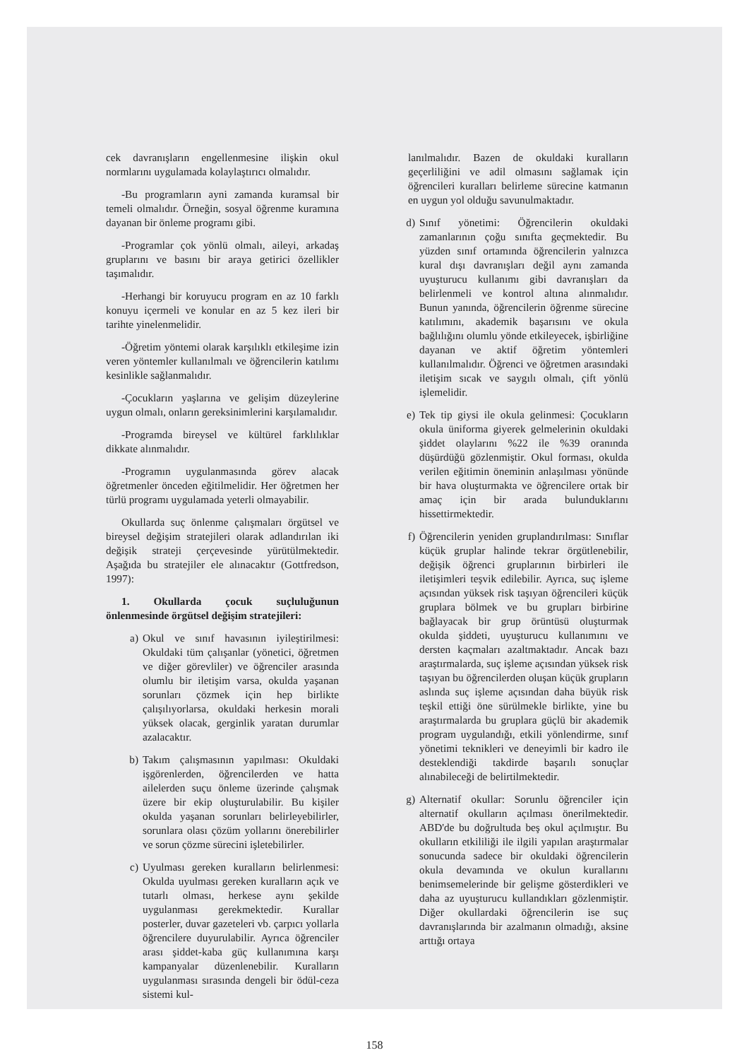cek davranışların engellenmesine ilişkin okul normlarını uygulamada kolaylaştırıcı olmalıdır.
-Bu programların ayni zamanda kuramsal bir temeli olmalıdır. Örneğin, sosyal öğrenme kuramına dayanan bir önleme programı gibi.
-Programlar çok yönlü olmalı, aileyi, arkadaş gruplarını ve basını bir araya getirici özellikler taşımalıdır.
-Herhangi bir koruyucu program en az 10 farklı konuyu içermeli ve konular en az 5 kez ileri bir tarihte yinelenmelidir.
-Öğretim yöntemi olarak karşılıklı etkileşime izin veren yöntemler kullanılmalı ve öğrencilerin katılımı kesinlikle sağlanmalıdır.
-Çocukların yaşlarına ve gelişim düzeylerine uygun olmalı, onların gereksinimlerini karşılamalıdır.
-Programda bireysel ve kültürel farklılıklar dikkate alınmalıdır.
-Programın uygulanmasında görev alacak öğretmenler önceden eğitilmelidir. Her öğretmen her türlü programı uygulamada yeterli olmayabilir.
Okullarda suç önlenme çalışmaları örgütsel ve bireysel değişim stratejileri olarak adlandırılan iki değişik strateji çerçevesinde yürütülmektedir. Aşağıda bu stratejiler ele alınacaktır (Gottfredson, 1997):
1. Okullarda çocuk suçluluğunun önlenmesinde örgütsel değişim stratejileri:
a) Okul ve sınıf havasının iyileştirilmesi: Okuldaki tüm çalışanlar (yönetici, öğretmen ve diğer görevliler) ve öğrenciler arasında olumlu bir iletişim varsa, okulda yaşanan sorunları çözmek için hep birlikte çalışılıyorlarsa, okuldaki herkesin morali yüksek olacak, gerginlik yaratan durumlar azalacaktır.
b) Takım çalışmasının yapılması: Okuldaki işgörenlerden, öğrencilerden ve hatta ailelerden suçu önleme üzerinde çalışmak üzere bir ekip oluşturulabilir. Bu kişiler okulda yaşanan sorunları belirleyebilirler, sorunlara olası çözüm yollarını önerebilirler ve sorun çözme sürecini işletebilirler.
c) Uyulması gereken kuralların belirlenmesi: Okulda uyulması gereken kuralların açık ve tutarlı olması, herkese aynı şekilde uygulanması gerekmektedir. Kurallar posterler, duvar gazeteleri vb. çarpıcı yollarla öğrencilere duyurulabilir. Ayrıca öğrenciler arası şiddet-kaba güç kullanımına karşı kampanyalar düzenlenebilir. Kuralların uygulanması sırasında dengeli bir ödül-ceza sistemi kul-
lanılmalıdır. Bazen de okuldaki kuralların geçerliliğini ve adil olmasını sağlamak için öğrencileri kuralları belirleme sürecine katmanın en uygun yol olduğu savunulmaktadır.
d) Sınıf yönetimi: Öğrencilerin okuldaki zamanlarının çoğu sınıfta geçmektedir. Bu yüzden sınıf ortamında öğrencilerin yalnızca kural dışı davranışları değil aynı zamanda uyuşturucu kullanımı gibi davranışları da belirlenmeli ve kontrol altına alınmalıdır. Bunun yanında, öğrencilerin öğrenme sürecine katılımını, akademik başarısını ve okula bağlılığını olumlu yönde etkileyecek, işbirliğine dayanan ve aktif öğretim yöntemleri kullanılmalıdır. Öğrenci ve öğretmen arasındaki iletişim sıcak ve saygılı olmalı, çift yönlü işlemelidir.
e) Tek tip giysi ile okula gelinmesi: Çocukların okula üniforma giyerek gelmelerinin okuldaki şiddet olaylarını %22 ile %39 oranında düşürdüğü gözlenmiştir. Okul forması, okulda verilen eğitimin öneminin anlaşılması yönünde bir hava oluşturmakta ve öğrencilere ortak bir amaç için bir arada bulunduklarını hissettirmektedir.
f) Öğrencilerin yeniden gruplandırılması: Sınıflar küçük gruplar halinde tekrar örgütlenebilir, değişik öğrenci gruplarının birbirleri ile iletişimleri teşvik edilebilir. Ayrıca, suç işleme açısından yüksek risk taşıyan öğrencileri küçük gruplara bölmek ve bu grupları birbirine bağlayacak bir grup örüntüsü oluşturmak okulda şiddeti, uyuşturucu kullanımını ve dersten kaçmaları azaltmaktadır. Ancak bazı araştırmalarda, suç işleme açısından yüksek risk taşıyan bu öğrencilerden oluşan küçük grupların aslında suç işleme açısından daha büyük risk teşkil ettiği öne sürülmekle birlikte, yine bu araştırmalarda bu gruplara güçlü bir akademik program uygulandığı, etkili yönlendirme, sınıf yönetimi teknikleri ve deneyimli bir kadro ile desteklendiği takdirde başarılı sonuçlar alınabileceği de belirtilmektedir.
g) Alternatif okullar: Sorunlu öğrenciler için alternatif okulların açılması önerilmektedir. ABD'de bu doğrultuda beş okul açılmıştır. Bu okulların etkililiği ile ilgili yapılan araştırmalar sonucunda sadece bir okuldaki öğrencilerin okula devamında ve okulun kurallarını benimsemelerinde bir gelişme gösterdikleri ve daha az uyuşturucu kullandıkları gözlenmiştir. Diğer okullardaki öğrencilerin ise suç davranışlarında bir azalmanın olmadığı, aksine arttığı ortaya
158